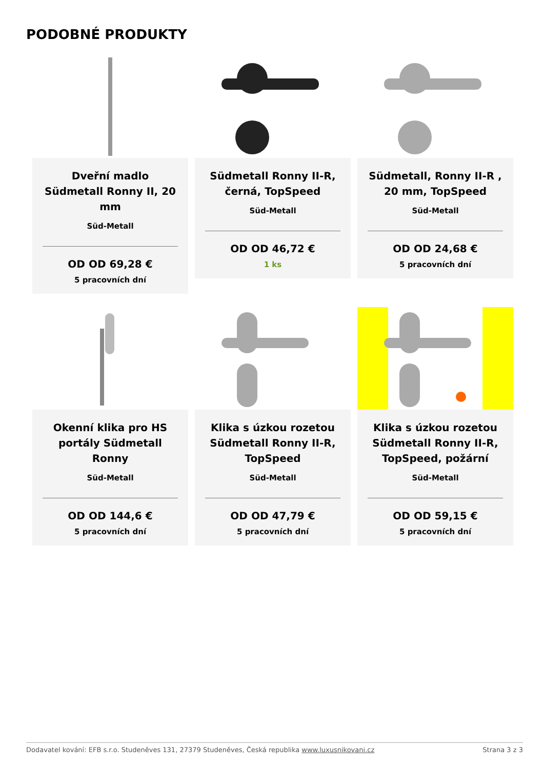PODOBNÉ PRODUKTY
Dveřní madlo Südmetall Ronny II, 20 mm
Süd-Metall
OD OD 69,28 €
5 pracovních dní
Südmetall Ronny II-R, černá, TopSpeed
Süd-Metall
OD OD 46,72 €
1 ks
Südmetall, Ronny II-R , 20 mm, TopSpeed
Süd-Metall
OD OD 24,68 €
5 pracovních dní
Okenní klika pro HS portály Südmetall Ronny
Süd-Metall
OD OD 144,6 €
5 pracovních dní
Klika s úzkou rozetou Südmetall Ronny II-R, TopSpeed
Süd-Metall
OD OD 47,79 €
5 pracovních dní
Klika s úzkou rozetou Südmetall Ronny II-R, TopSpeed, požární
Süd-Metall
OD OD 59,15 €
5 pracovních dní
Dodavatel kování: EFB s.r.o. Studeněves 131, 27379 Studeněves, Česká republika www.luxusnikovani.cz Strana 3 z 3